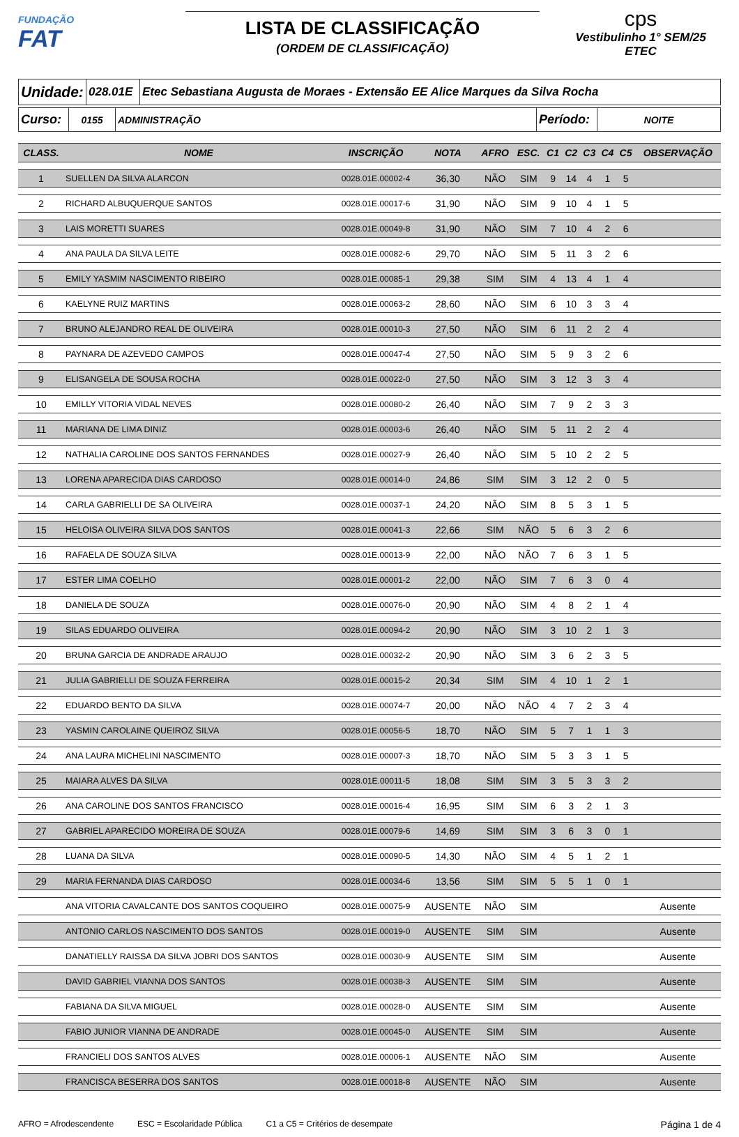FUNDAÇÃO
FAT
LISTA DE CLASSIFICAÇÃO
(ORDEM DE CLASSIFICAÇÃO)
cps
Vestibulinho 1° SEM/25
ETEC
| Unidade: | 028.01E | Etec Sebastiana Augusta de Moraes - Extensão EE Alice Marques da Silva Rocha |
| Curso: | 0155 | ADMINISTRAÇÃO | Período: | NOITE |
| CLASS. | NOME | INSCRIÇÃO | NOTA | AFRO | ESC. | C1 | C2 | C3 | C4 | C5 | OBSERVAÇÃO |
| --- | --- | --- | --- | --- | --- | --- | --- | --- | --- | --- | --- |
| 1 | SUELLEN DA SILVA ALARCON | 0028.01E.00002-4 | 36,30 | NÃO | SIM | 9 | 14 | 4 | 1 | 5 | |
| 2 | RICHARD ALBUQUERQUE SANTOS | 0028.01E.00017-6 | 31,90 | NÃO | SIM | 9 | 10 | 4 | 1 | 5 | |
| 3 | LAIS MORETTI SUARES | 0028.01E.00049-8 | 31,90 | NÃO | SIM | 7 | 10 | 4 | 2 | 6 | |
| 4 | ANA PAULA DA SILVA LEITE | 0028.01E.00082-6 | 29,70 | NÃO | SIM | 5 | 11 | 3 | 2 | 6 | |
| 5 | EMILY YASMIM NASCIMENTO RIBEIRO | 0028.01E.00085-1 | 29,38 | SIM | SIM | 4 | 13 | 4 | 1 | 4 | |
| 6 | KAELYNE RUIZ MARTINS | 0028.01E.00063-2 | 28,60 | NÃO | SIM | 6 | 10 | 3 | 3 | 4 | |
| 7 | BRUNO ALEJANDRO REAL DE OLIVEIRA | 0028.01E.00010-3 | 27,50 | NÃO | SIM | 6 | 11 | 2 | 2 | 4 | |
| 8 | PAYNARA DE AZEVEDO CAMPOS | 0028.01E.00047-4 | 27,50 | NÃO | SIM | 5 | 9 | 3 | 2 | 6 | |
| 9 | ELISANGELA DE SOUSA ROCHA | 0028.01E.00022-0 | 27,50 | NÃO | SIM | 3 | 12 | 3 | 3 | 4 | |
| 10 | EMILLY VITORIA VIDAL NEVES | 0028.01E.00080-2 | 26,40 | NÃO | SIM | 7 | 9 | 2 | 3 | 3 | |
| 11 | MARIANA DE LIMA DINIZ | 0028.01E.00003-6 | 26,40 | NÃO | SIM | 5 | 11 | 2 | 2 | 4 | |
| 12 | NATHALIA CAROLINE DOS SANTOS FERNANDES | 0028.01E.00027-9 | 26,40 | NÃO | SIM | 5 | 10 | 2 | 2 | 5 | |
| 13 | LORENA APARECIDA DIAS CARDOSO | 0028.01E.00014-0 | 24,86 | SIM | SIM | 3 | 12 | 2 | 0 | 5 | |
| 14 | CARLA GABRIELLI DE SA OLIVEIRA | 0028.01E.00037-1 | 24,20 | NÃO | SIM | 8 | 5 | 3 | 1 | 5 | |
| 15 | HELOISA OLIVEIRA SILVA DOS SANTOS | 0028.01E.00041-3 | 22,66 | SIM | NÃO | 5 | 6 | 3 | 2 | 6 | |
| 16 | RAFAELA DE SOUZA SILVA | 0028.01E.00013-9 | 22,00 | NÃO | NÃO | 7 | 6 | 3 | 1 | 5 | |
| 17 | ESTER LIMA COELHO | 0028.01E.00001-2 | 22,00 | NÃO | SIM | 7 | 6 | 3 | 0 | 4 | |
| 18 | DANIELA DE SOUZA | 0028.01E.00076-0 | 20,90 | NÃO | SIM | 4 | 8 | 2 | 1 | 4 | |
| 19 | SILAS EDUARDO OLIVEIRA | 0028.01E.00094-2 | 20,90 | NÃO | SIM | 3 | 10 | 2 | 1 | 3 | |
| 20 | BRUNA GARCIA DE ANDRADE ARAUJO | 0028.01E.00032-2 | 20,90 | NÃO | SIM | 3 | 6 | 2 | 3 | 5 | |
| 21 | JULIA GABRIELLI DE SOUZA FERREIRA | 0028.01E.00015-2 | 20,34 | SIM | SIM | 4 | 10 | 1 | 2 | 1 | |
| 22 | EDUARDO BENTO DA SILVA | 0028.01E.00074-7 | 20,00 | NÃO | NÃO | 4 | 7 | 2 | 3 | 4 | |
| 23 | YASMIN CAROLAINE QUEIROZ SILVA | 0028.01E.00056-5 | 18,70 | NÃO | SIM | 5 | 7 | 1 | 1 | 3 | |
| 24 | ANA LAURA MICHELINI NASCIMENTO | 0028.01E.00007-3 | 18,70 | NÃO | SIM | 5 | 3 | 3 | 1 | 5 | |
| 25 | MAIARA ALVES DA SILVA | 0028.01E.00011-5 | 18,08 | SIM | SIM | 3 | 5 | 3 | 3 | 2 | |
| 26 | ANA CAROLINE DOS SANTOS FRANCISCO | 0028.01E.00016-4 | 16,95 | SIM | SIM | 6 | 3 | 2 | 1 | 3 | |
| 27 | GABRIEL APARECIDO MOREIRA DE SOUZA | 0028.01E.00079-6 | 14,69 | SIM | SIM | 3 | 6 | 3 | 0 | 1 | |
| 28 | LUANA DA SILVA | 0028.01E.00090-5 | 14,30 | NÃO | SIM | 4 | 5 | 1 | 2 | 1 | |
| 29 | MARIA FERNANDA DIAS CARDOSO | 0028.01E.00034-6 | 13,56 | SIM | SIM | 5 | 5 | 1 | 0 | 1 | |
| | ANA VITORIA CAVALCANTE DOS SANTOS COQUEIRO | 0028.01E.00075-9 | AUSENTE | NÃO | SIM | | | | | | Ausente |
| | ANTONIO CARLOS NASCIMENTO DOS SANTOS | 0028.01E.00019-0 | AUSENTE | SIM | SIM | | | | | | Ausente |
| | DANATIELLY RAISSA DA SILVA JOBRI DOS SANTOS | 0028.01E.00030-9 | AUSENTE | SIM | SIM | | | | | | Ausente |
| | DAVID GABRIEL VIANNA DOS SANTOS | 0028.01E.00038-3 | AUSENTE | SIM | SIM | | | | | | Ausente |
| | FABIANA DA SILVA MIGUEL | 0028.01E.00028-0 | AUSENTE | SIM | SIM | | | | | | Ausente |
| | FABIO JUNIOR VIANNA DE ANDRADE | 0028.01E.00045-0 | AUSENTE | SIM | SIM | | | | | | Ausente |
| | FRANCIELI DOS SANTOS ALVES | 0028.01E.00006-1 | AUSENTE | NÃO | SIM | | | | | | Ausente |
| | FRANCISCA BESERRA DOS SANTOS | 0028.01E.00018-8 | AUSENTE | NÃO | SIM | | | | | | Ausente |
AFRO = Afrodescendente ESC = Escolaridade Pública C1 a C5 = Critérios de desempate Página 1 de 4